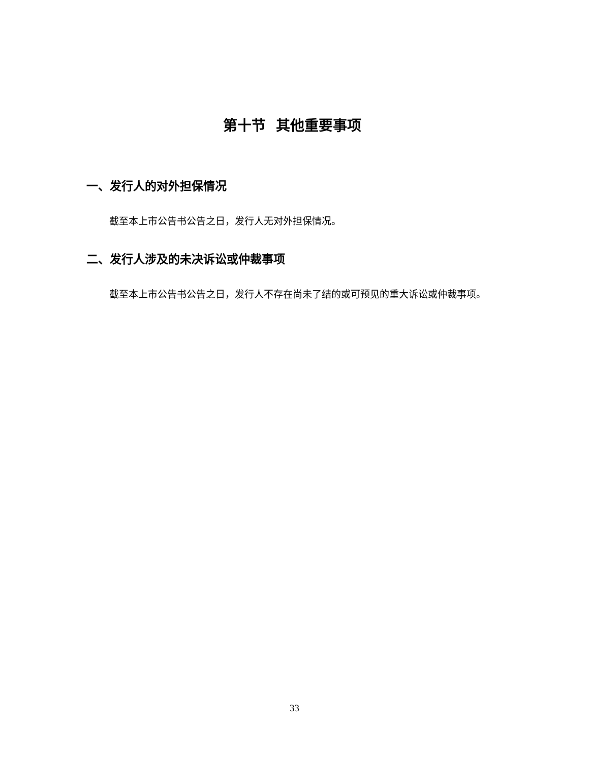第十节 其他重要事项
一、发行人的对外担保情况
截至本上市公告书公告之日，发行人无对外担保情况。
二、发行人涉及的未决诉讼或仲裁事项
截至本上市公告书公告之日，发行人不存在尚未了结的或可预见的重大诉讼或仲裁事项。
33